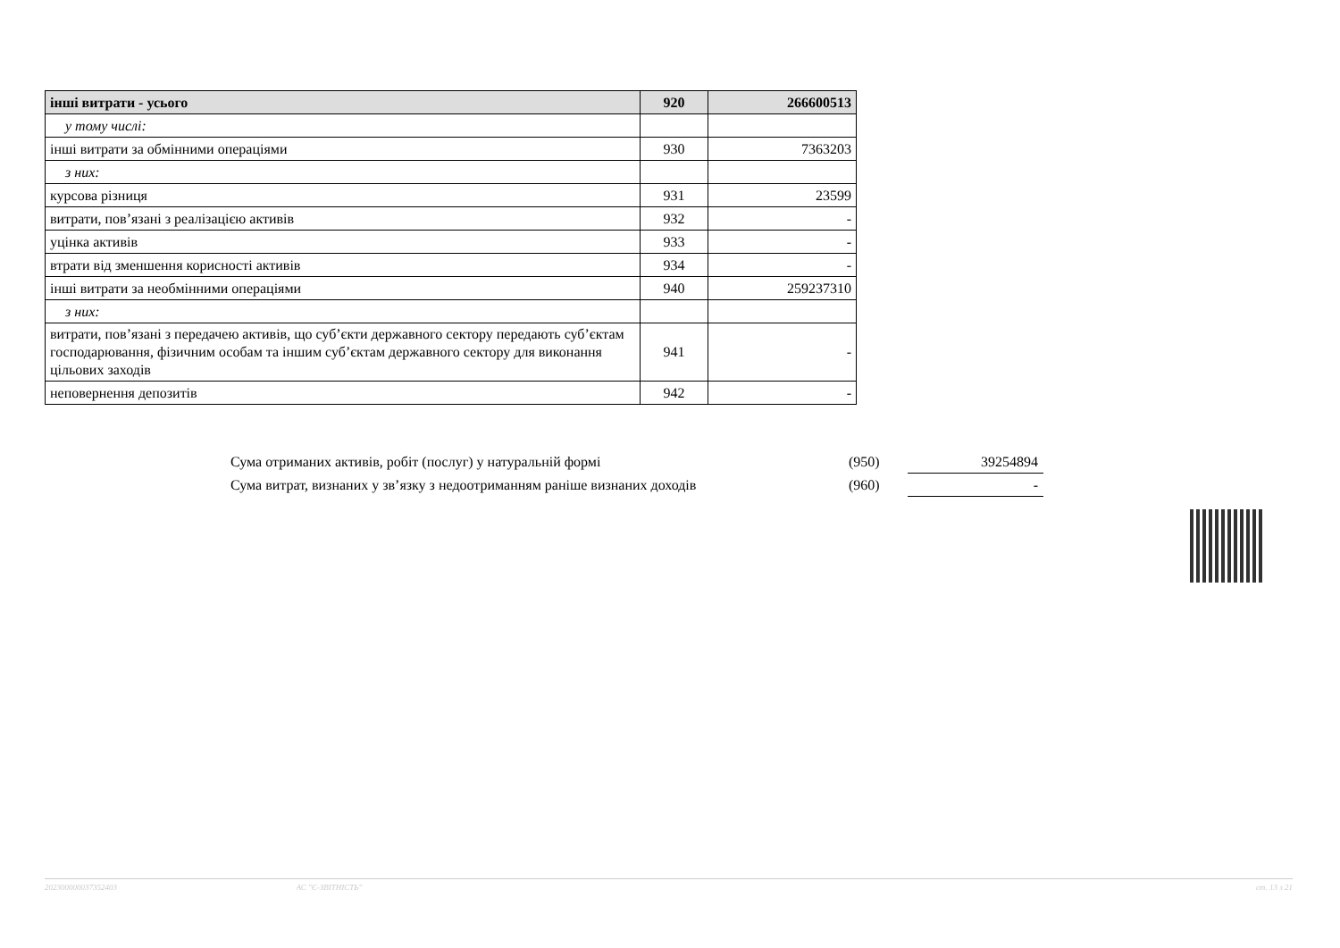| інші витрати - усього | 920 | 266600513 |
| у тому числі: | | |
| інші витрати за обмінними операціями | 930 | 7363203 |
| з них: | | |
| курсова різниця | 931 | 23599 |
| витрати, пов’язані з реалізацією активів | 932 | - |
| уцінка активів | 933 | - |
| втрати від зменшення корисності активів | 934 | - |
| інші витрати за необмінними операціями | 940 | 259237310 |
| з них: | | |
| витрати, пов’язані з передачею активів, що суб’єкти державного сектору передають суб’єктам господарювання, фізичним особам та іншим суб’єктам державного сектору для виконання цільових заходів | 941 | - |
| неповернення депозитів | 942 | - |
| Сума отриманих активів, робіт (послуг) у натуральній формі | (950) | 39254894 |
| Сума витрат, визнаних у зв’язку з недоотриманням раніше визнаних доходів | (960) | - |
202300000037352403 АС "Є-ЗВІТНІСТЬ" ст. 13 з 21